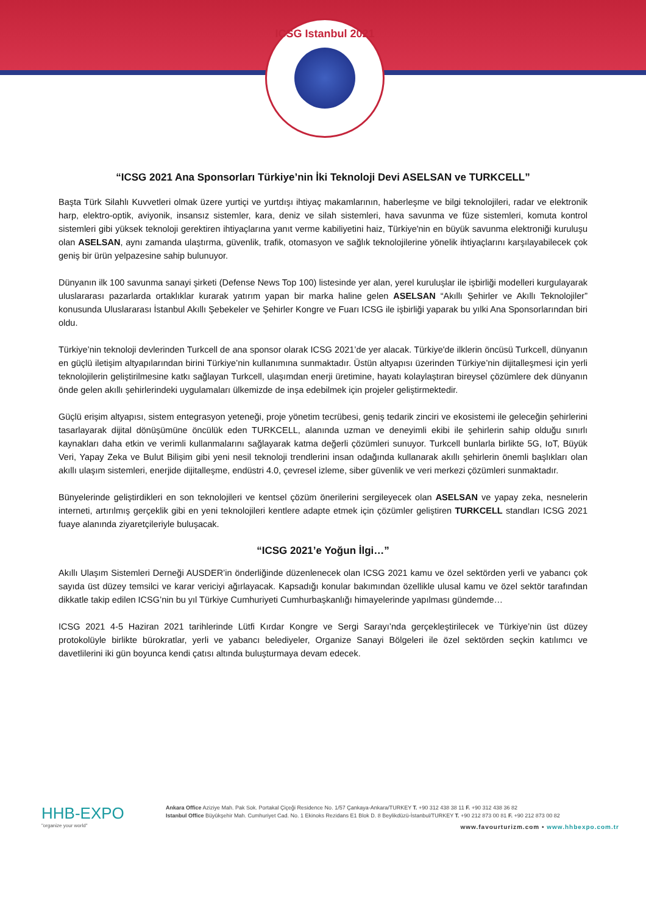ICSG Istanbul 2021
“ICSG 2021 Ana Sponsorları Türkiye’nin İki Teknoloji Devi ASELSAN ve TURKCELL”
Başta Türk Silahlı Kuvvetleri olmak üzere yurtiçi ve yurtdışı ihtiyaç makamlarının, haberleşme ve bilgi teknolojileri, radar ve elektronik harp, elektro-optik, aviyonik, insansız sistemler, kara, deniz ve silah sistemleri, hava savunma ve füze sistemleri, komuta kontrol sistemleri gibi yüksek teknoloji gerektiren ihtiyaçlarına yanıt verme kabiliyetini haiz, Türkiye'nin en büyük savunma elektroniği kuruluşu olan ASELSAN, aynı zamanda ulaştırma, güvenlik, trafik, otomasyon ve sağlık teknolojilerine yönelik ihtiyaçlarını karşılayabilecek çok geniş bir ürün yelpazesine sahip bulunuyor.
Dünyanın ilk 100 savunma sanayi şirketi (Defense News Top 100) listesinde yer alan, yerel kuruluşlar ile işbirliği modelleri kurgulayarak uluslararası pazarlarda ortaklıklar kurarak yatırım yapan bir marka haline gelen ASELSAN “Akıllı Şehirler ve Akıllı Teknolojiler” konusunda Uluslararası İstanbul Akıllı Şebekeler ve Şehirler Kongre ve Fuarı ICSG ile işbirliği yaparak bu yılki Ana Sponsorlarından biri oldu.
Türkiye’nin teknoloji devlerinden Turkcell de ana sponsor olarak ICSG 2021’de yer alacak. Türkiye'de ilklerin öncüsü Turkcell, dünyanın en güçlü iletişim altyapılarından birini Türkiye’nin kullanımına sunmaktadır. Üstün altyapısı üzerinden Türkiye’nin dijitalleşmesi için yerli teknolojilerin geliştirilmesine katkı sağlayan Turkcell, ulaşımdan enerji üretimine, hayatı kolaylaştıran bireysel çözümlere dek dünyanın önde gelen akıllı şehirlerindeki uygulamaları ülkemizde de inşa edebilmek için projeler geliştirmektedir.
Güçlü erişim altyapısı, sistem entegrasyon yeteneği, proje yönetim tecrübesi, geniş tedarik zinciri ve ekosistemi ile geleceğin şehirlerini tasarlayarak dijital dönüşümüne öncülük eden TURKCELL, alanında uzman ve deneyimli ekibi ile şehirlerin sahip olduğu sınırlı kaynakları daha etkin ve verimli kullanmalarını sağlayarak katma değerli çözümleri sunuyor. Turkcell bunlarla birlikte 5G, IoT, Büyük Veri, Yapay Zeka ve Bulut Bilişim gibi yeni nesil teknoloji trendlerini insan odağında kullanarak akıllı şehirlerin önemli başlıkları olan akıllı ulaşım sistemleri, enerjide dijitalleşme, endüstri 4.0, çevresel izleme, siber güvenlik ve veri merkezi çözümleri sunmaktadır.
Bünyelerinde geliştirdikleri en son teknolojileri ve kentsel çözüm önerilerini sergileyecek olan ASELSAN ve yapay zeka, nesnelerin interneti, artırılmış gerçeklik gibi en yeni teknolojileri kentlere adapte etmek için çözümler geliştiren TURKCELL standları ICSG 2021 fuaye alanında ziyaretçileriyle buluşacak.
“ICSG 2021’e Yoğun İlgi…”
Akıllı Ulaşım Sistemleri Derneği AUSDER’in önderliğinde düzenlenecek olan ICSG 2021 kamu ve özel sektörden yerli ve yabancı çok sayıda üst düzey temsilci ve karar vericiyi ağırlayacak. Kapsadığı konular bakımından özellikle ulusal kamu ve özel sektör tarafından dikkatle takip edilen ICSG’nin bu yıl Türkiye Cumhuriyeti Cumhurbaşkanlığı himayelerinde yapılması gündemde…
ICSG 2021 4-5 Haziran 2021 tarihlerinde Lütfi Kırdar Kongre ve Sergi Sarayı’nda gerçekleştirilecek ve Türkiye’nin üst düzey protokolüyle birlikte bürokratlar, yerli ve yabancı belediyeler, Organize Sanayi Bölgeleri ile özel sektörden seçkin katılımcı ve davetlilerini iki gün boyunca kendi çatısı altında buluşturmaya devam edecek.
HHB-EXPO
"organize your world"
Ankara Office Aziziye Mah. Pak Sok. Portakal Çiçeği Residence No. 1/57 Çankaya-Ankara/TURKEY T. +90 312 438 38 11 F. +90 312 438 36 82
Istanbul Office Büyükşehir Mah. Cumhuriyet Cad. No. 1 Ekinoks Rezidans E1 Blok D. 8 Beylikdüzü-İstanbul/TURKEY T. +90 212 873 00 81 F. +90 212 873 00 82
www.favourturizm.com • www.hhbexpo.com.tr